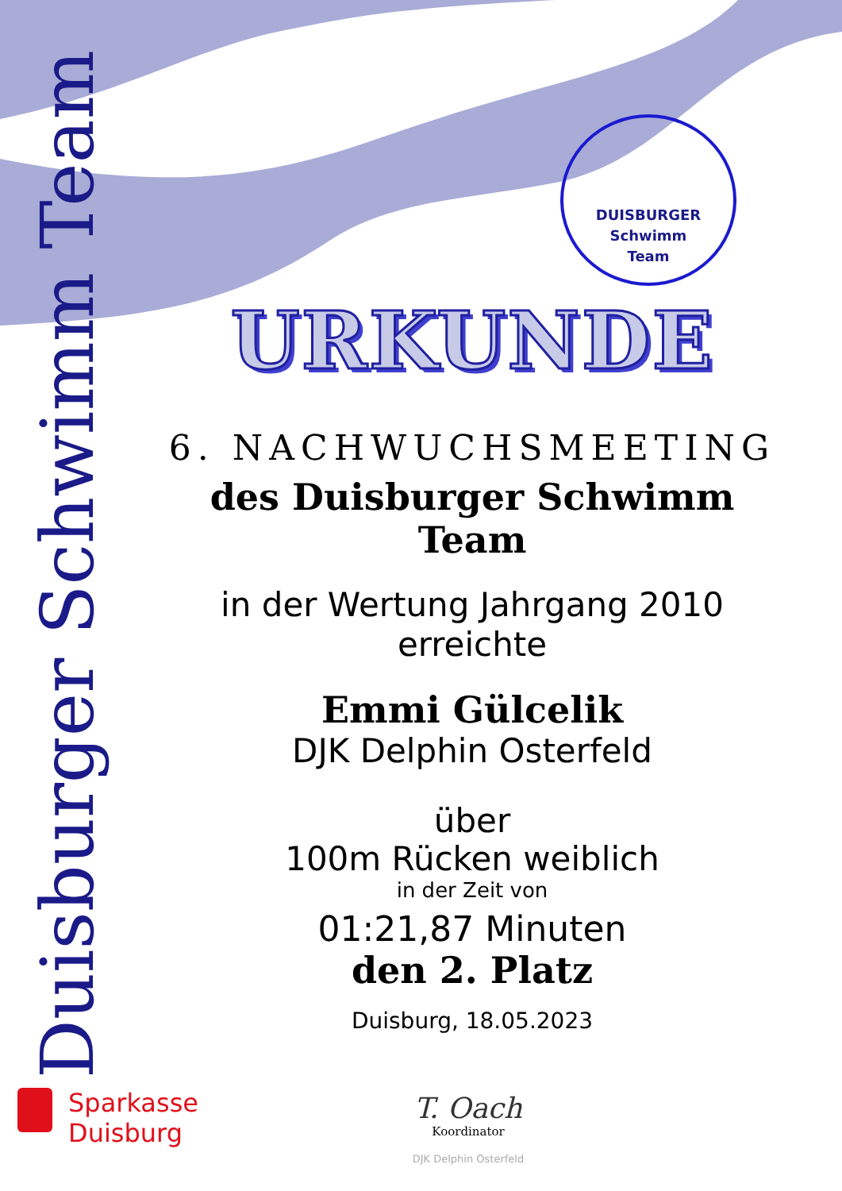Duisburger Schwimm Team
DUISBURGER
Schwimm
Team
URKUNDE
6. NACHWUCHSMEETING
des Duisburger Schwimm Team
in der Wertung Jahrgang 2010
erreichte
Emmi Gülcelik
DJK Delphin Osterfeld
über
100m Rücken weiblich
in der Zeit von
01:21,87 Minuten
den 2. Platz
Duisburg, 18.05.2023
Sparkasse
Duisburg
T. Oach
Koordinator
DJK Delphin Osterfeld